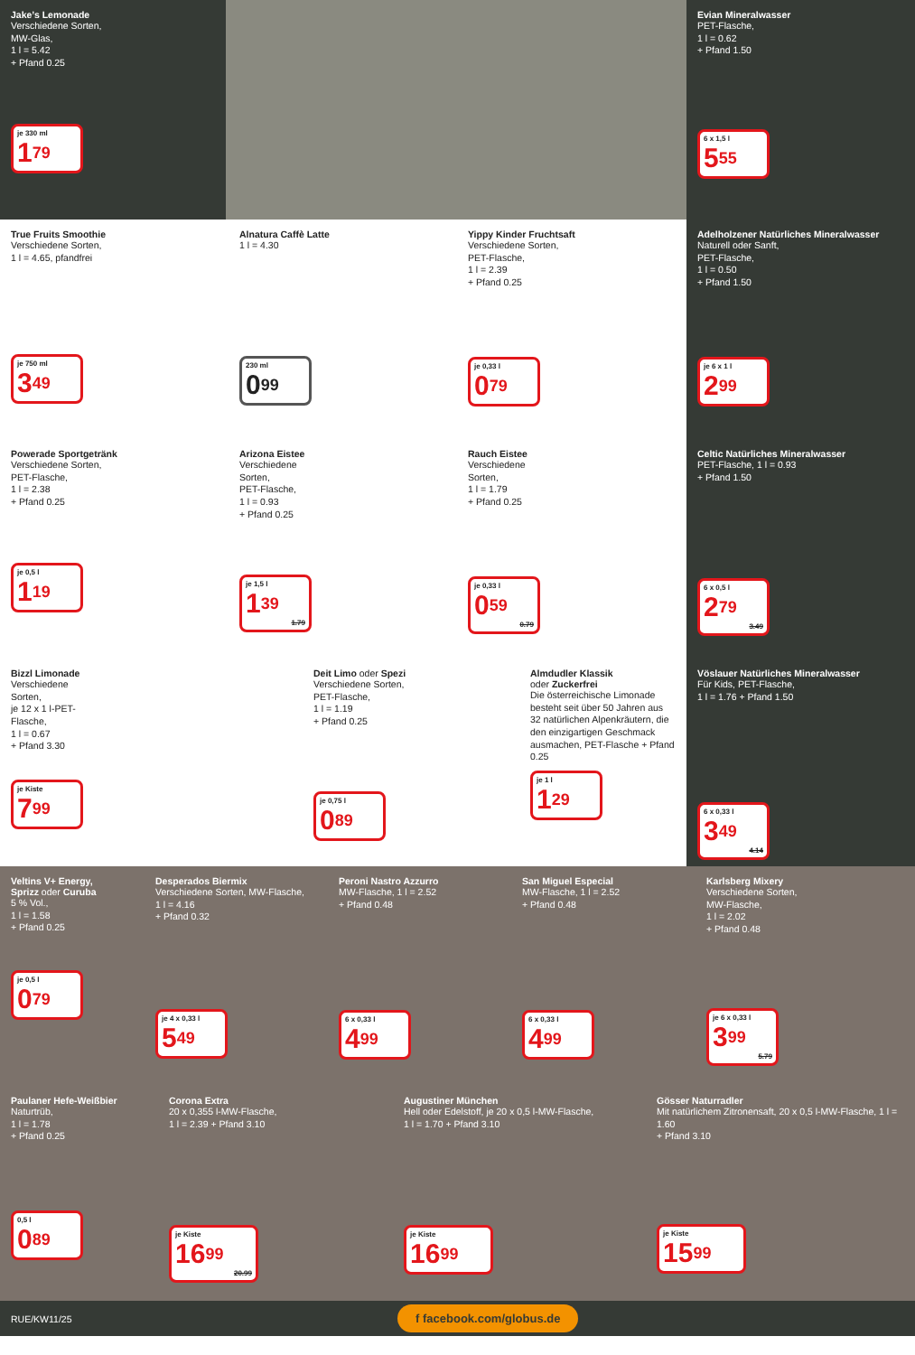Jake’s Lemonade
Verschiedene Sorten,
MW-Glas,
1 l = 5.42
+ Pfand 0.25
je 330 ml
1<sup>79</sup>
Evian Mineralwasser
PET-Flasche,
1 l = 0.62
+ Pfand 1.50
6 x 1,5 l
5<sup>55</sup>
True Fruits Smoothie
Verschiedene Sorten,
1 l = 4.65, pfandfrei
je 750 ml
3<sup>49</sup>
Alnatura Caffè Latte
1 l = 4.30
230 ml
0<sup>99</sup>
Yippy Kinder Fruchtsaft
Verschiedene Sorten,
PET-Flasche,
1 l = 2.39
+ Pfand 0.25
je 0,33 l
0<sup>79</sup>
Adelholzener Natürliches Mineralwasser
Naturell oder Sanft,
PET-Flasche,
1 l = 0.50
+ Pfand 1.50
je 6 x 1 l
2<sup>99</sup>
Powerade Sportgetränk
Verschiedene Sorten,
PET-Flasche,
1 l = 2.38
+ Pfand 0.25
je 0,5 l
1<sup>19</sup>
Arizona Eistee
Verschiedene
Sorten,
PET-Flasche,
1 l = 0.93
+ Pfand 0.25
je 1,5 l
1<sup>39</sup>
1.79
Rauch Eistee
Verschiedene
Sorten,
1 l = 1.79
+ Pfand 0.25
je 0,33 l
0<sup>59</sup>
0.79
Celtic Natürliches Mineralwasser
PET-Flasche, 1 l = 0.93
+ Pfand 1.50
6 x 0,5 l
2<sup>79</sup>
3.49
Bizzl Limonade
Verschiedene
Sorten,
je 12 x 1 l-PET-
Flasche,
1 l = 0.67
+ Pfand 3.30
je Kiste
7<sup>99</sup>
Deit Limo oder Spezi
Verschiedene Sorten,
PET-Flasche,
1 l = 1.19
+ Pfand 0.25
je 0,75 l
0<sup>89</sup>
Almdudler Klassik
oder Zuckerfrei
Die österreichische Limonade besteht seit über 50 Jahren aus 32 natürlichen Alpenkräutern, die den einzigartigen Geschmack ausmachen, PET-Flasche + Pfand 0.25
je 1 l
1<sup>29</sup>
Vöslauer Natürliches Mineralwasser
Für Kids, PET-Flasche,
1 l = 1.76 + Pfand 1.50
6 x 0,33 l
3<sup>49</sup>
4.14
Veltins V+ Energy,
Sprizz oder Curuba
5 % Vol.,
1 l = 1.58
+ Pfand 0.25
je 0,5 l
0<sup>79</sup>
Desperados Biermix
Verschiedene Sorten, MW-Flasche,
1 l = 4.16
+ Pfand 0.32
je 4 x 0,33 l
5<sup>49</sup>
Peroni Nastro Azzurro
MW-Flasche, 1 l = 2.52
+ Pfand 0.48
6 x 0,33 l
4<sup>99</sup>
San Miguel Especial
MW-Flasche, 1 l = 2.52
+ Pfand 0.48
6 x 0,33 l
4<sup>99</sup>
Karlsberg Mixery
Verschiedene Sorten,
MW-Flasche,
1 l = 2.02
+ Pfand 0.48
je 6 x 0,33 l
3<sup>99</sup>
5.79
Paulaner Hefe-Weißbier
Naturtrüb,
1 l = 1.78
+ Pfand 0.25
0,5 l
0<sup>89</sup>
Corona Extra
20 x 0,355 l-MW-Flasche,
1 l = 2.39 + Pfand 3.10
je Kiste
16<sup>99</sup>
20.99
Augustiner München
Hell oder Edelstoff, je 20 x 0,5 l-MW-Flasche,
1 l = 1.70 + Pfand 3.10
je Kiste
16<sup>99</sup>
Gösser Naturradler
Mit natürlichem Zitronensaft, 20 x 0,5 l-MW-Flasche, 1 l = 1.60
+ Pfand 3.10
je Kiste
15<sup>99</sup>
RUE/KW11/25 f facebook.com/globus.de